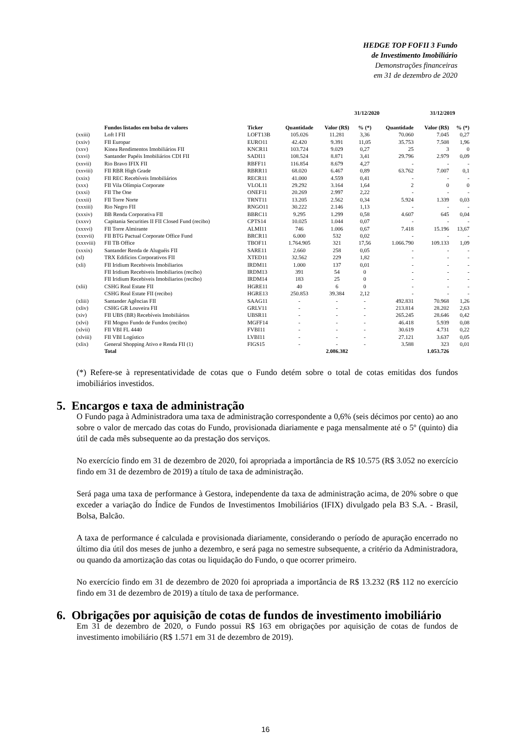HEDGE TOP FOFII 3 Fundo
de Investimento Imobiliário
Demonstrações financeiras
em 31 de dezembro de 2020
| | | | | 31/12/2020 | | | 31/12/2019 | |
| --- | --- | --- | --- | --- | --- | --- | --- | --- |
| | Fundos listados em bolsa de valores | Ticker | Quantidade | Valor (R$) | % (*) | Quantidade | Valor (R$) | % (*) |
| (xxiii) | Loft I FII | LOFT13B | 105.026 | 11.281 | 3,36 | 70.060 | 7.045 | 0,27 |
| (xxiv) | FII Europar | EURO11 | 42.420 | 9.391 | 11,05 | 35.753 | 7.508 | 1,96 |
| (xxv) | Kinea Rendimentos Imobiliários FII | KNCR11 | 103.724 | 9.029 | 0,27 | 25 | 3 | 0 |
| (xxvi) | Santander Papéis Imobiliários CDI FII | SADI11 | 108.524 | 8.871 | 3,41 | 29.796 | 2.979 | 0,09 |
| (xxvii) | Rio Bravo IFIX FII | RBFF11 | 116.854 | 8.679 | 4,27 | - | - | - |
| (xxviii) | FII RBR High Grade | RBRR11 | 68.020 | 6.467 | 0,89 | 63.762 | 7.007 | 0,1 |
| (xxix) | FII REC Recebíveis Imobiliários | RECR11 | 41.000 | 4.559 | 0,41 | - | - | - |
| (xxx) | FII Vila Olímpia Corporate | VLOL11 | 29.292 | 3.164 | 1,64 | 2 | 0 | 0 |
| (xxxi) | FII The One | ONEF11 | 20.269 | 2.997 | 2,22 | - | - | - |
| (xxxii) | FII Torre Norte | TRNT11 | 13.205 | 2.562 | 0,34 | 5.924 | 1.339 | 0,03 |
| (xxxiii) | Rio Negro FII | RNGO11 | 30.222 | 2.146 | 1,13 | - | - | - |
| (xxxiv) | BB Renda Corporativa FII | BBRC11 | 9.295 | 1.299 | 0,58 | 4.607 | 645 | 0,04 |
| (xxxv) | Capitania Securities II FII Closed Fund (recibo) | CPTS14 | 10.025 | 1.044 | 0,07 | - | - | - |
| (xxxvi) | FII Torre Almirante | ALMI11 | 746 | 1.006 | 0,67 | 7.418 | 15.196 | 13,67 |
| (xxxvii) | FII BTG Pactual Corporate Office Fund | BRCR11 | 6.000 | 532 | 0,02 | - | - | - |
| (xxxviii) | FII TB Office | TBOF11 | 1.764.905 | 321 | 17,56 | 1.066.790 | 109.133 | 1,09 |
| (xxxix) | Santander Renda de Aluguéis FII | SARE11 | 2.660 | 258 | 0,05 | - | - | - |
| (xl) | TRX Edifícios Corporativos FII | XTED11 | 32.562 | 229 | 1,82 | - | - | - |
| (xli) | FII Iridium Recebiveis Imobiliarios | IRDM11 | 1.000 | 137 | 0,01 | - | - | - |
| | FII Iridium Recebiveis Imobiliarios (recibo) | IRDM13 | 391 | 54 | 0 | - | - | - |
| | FII Iridium Recebiveis Imobiliarios (recibo) | IRDM14 | 183 | 25 | 0 | - | - | - |
| (xlii) | CSHG Real Estate FII | HGRE11 | 40 | 6 | 0 | - | - | - |
| | CSHG Real Estate FII (recibo) | HGRE13 | 250.853 | 39.384 | 2,12 | - | - | - |
| (xliii) | Santander Agências FII | SAAG11 | - | - | - | 492.831 | 70.968 | 1,26 |
| (xliv) | CSHG GR Louveira FII | GRLV11 | - | - | - | 213.814 | 28.202 | 2,63 |
| (xiv) | FII UBS (BR) Recebíveis Imobiliários | UBSR11 | - | - | - | 265.245 | 28.646 | 0,42 |
| (xlvi) | FII Mogno Fundo de Fundos (recibo) | MGFF14 | - | - | - | 46.418 | 5.939 | 0,08 |
| (xlvii) | FII VBI FL 4440 | FVBI11 | - | - | - | 30.619 | 4.731 | 0,22 |
| (xlviii) | FII VBI Logístico | LVBI11 | - | - | - | 27.121 | 3.637 | 0,05 |
| (xlix) | General Shopping Ativo e Renda FII (1) | FIGS15 | - | - | - | 3.588 | 323 | 0,01 |
| | Total | | | 2.086.382 | | | 1.053.726 | |
(*) Refere-se à representatividade de cotas que o Fundo detém sobre o total de cotas emitidas dos fundos imobiliários investidos.
5. Encargos e taxa de administração
O Fundo paga à Administradora uma taxa de administração correspondente a 0,6% (seis décimos por cento) ao ano sobre o valor de mercado das cotas do Fundo, provisionada diariamente e paga mensalmente até o 5º (quinto) dia útil de cada mês subsequente ao da prestação dos serviços.
No exercício findo em 31 de dezembro de 2020, foi apropriada a importância de R$ 10.575 (R$ 3.052 no exercício findo em 31 de dezembro de 2019) a título de taxa de administração.
Será paga uma taxa de performance à Gestora, independente da taxa de administração acima, de 20% sobre o que exceder a variação do Índice de Fundos de Investimentos Imobiliários (IFIX) divulgado pela B3 S.A. - Brasil, Bolsa, Balcão.
A taxa de performance é calculada e provisionada diariamente, considerando o período de apuração encerrado no último dia útil dos meses de junho a dezembro, e será paga no semestre subsequente, a critério da Administradora, ou quando da amortização das cotas ou liquidação do Fundo, o que ocorrer primeiro.
No exercício findo em 31 de dezembro de 2020 foi apropriada a importância de R$ 13.232 (R$ 112 no exercício findo em 31 de dezembro de 2019) a título de taxa de performance.
6. Obrigações por aquisição de cotas de fundos de investimento imobiliário
Em 31 de dezembro de 2020, o Fundo possui R$ 163 em obrigações por aquisição de cotas de fundos de investimento imobiliário (R$ 1.571 em 31 de dezembro de 2019).
16